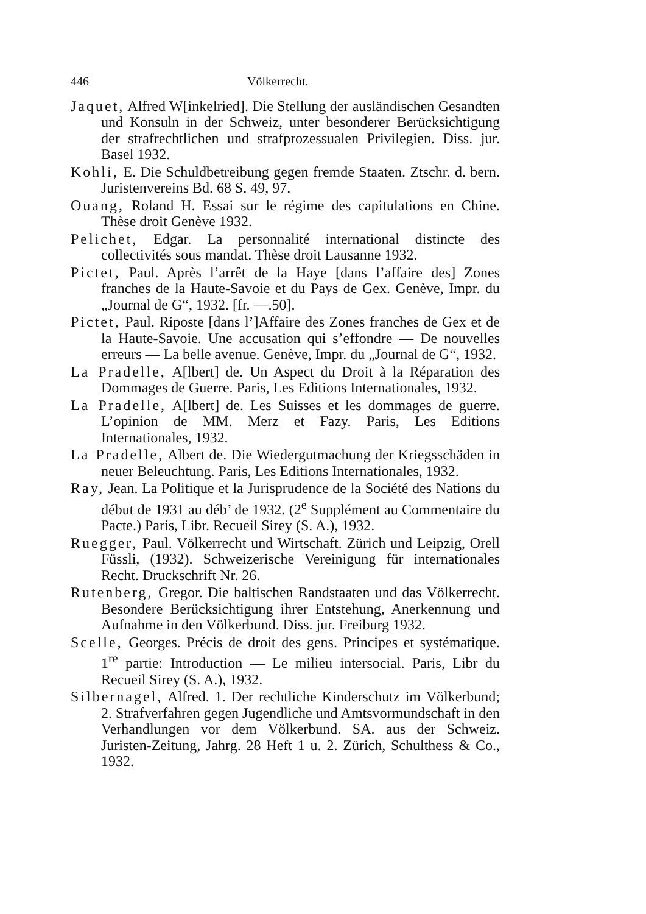446 Völkerrecht.
Jaquet, Alfred W[inkelried]. Die Stellung der ausländischen Gesandten und Konsuln in der Schweiz, unter besonderer Berücksichtigung der strafrechtlichen und strafprozessualen Privilegien. Diss. jur. Basel 1932.
Kohli, E. Die Schuldbetreibung gegen fremde Staaten. Ztschr. d. bern. Juristenvereins Bd. 68 S. 49, 97.
Ouang, Roland H. Essai sur le régime des capitulations en Chine. Thèse droit Genève 1932.
Pelichet, Edgar. La personnalité international distincte des collectivités sous mandat. Thèse droit Lausanne 1932.
Pictet, Paul. Après l’arrêt de la Haye [dans l’affaire des] Zones franches de la Haute-Savoie et du Pays de Gex. Genève, Impr. du „Journal de G“, 1932. [fr. —.50].
Pictet, Paul. Riposte [dans l’]Affaire des Zones franches de Gex et de la Haute-Savoie. Une accusation qui s’effondre — De nouvelles erreurs — La belle avenue. Genève, Impr. du „Journal de G“, 1932.
La Pradelle, A[lbert] de. Un Aspect du Droit à la Réparation des Dommages de Guerre. Paris, Les Editions Internationales, 1932.
La Pradelle, A[lbert] de. Les Suisses et les dommages de guerre. L’opinion de MM. Merz et Fazy. Paris, Les Editions Internationales, 1932.
La Pradelle, Albert de. Die Wiedergutmachung der Kriegsschäden in neuer Beleuchtung. Paris, Les Editions Internationales, 1932.
Ray, Jean. La Politique et la Jurisprudence de la Société des Nations du début de 1931 au déb’ de 1932. (2<sup>e</sup> Supplément au Commentaire du Pacte.) Paris, Libr. Recueil Sirey (S. A.), 1932.
Ruegger, Paul. Völkerrecht und Wirtschaft. Zürich und Leipzig, Orell Füssli, (1932). Schweizerische Vereinigung für internationales Recht. Druckschrift Nr. 26.
Rutenberg, Gregor. Die baltischen Randstaaten und das Völkerrecht. Besondere Berücksichtigung ihrer Entstehung, Anerkennung und Aufnahme in den Völkerbund. Diss. jur. Freiburg 1932.
Scelle, Georges. Précis de droit des gens. Principes et systématique. 1<sup>re</sup> partie: Introduction — Le milieu intersocial. Paris, Libr du Recueil Sirey (S. A.), 1932.
Silbernagel, Alfred. 1. Der rechtliche Kinderschutz im Völkerbund; 2. Strafverfahren gegen Jugendliche und Amtsvormundschaft in den Verhandlungen vor dem Völkerbund. SA. aus der Schweiz. Juristen-Zeitung, Jahrg. 28 Heft 1 u. 2. Zürich, Schulthess & Co., 1932.